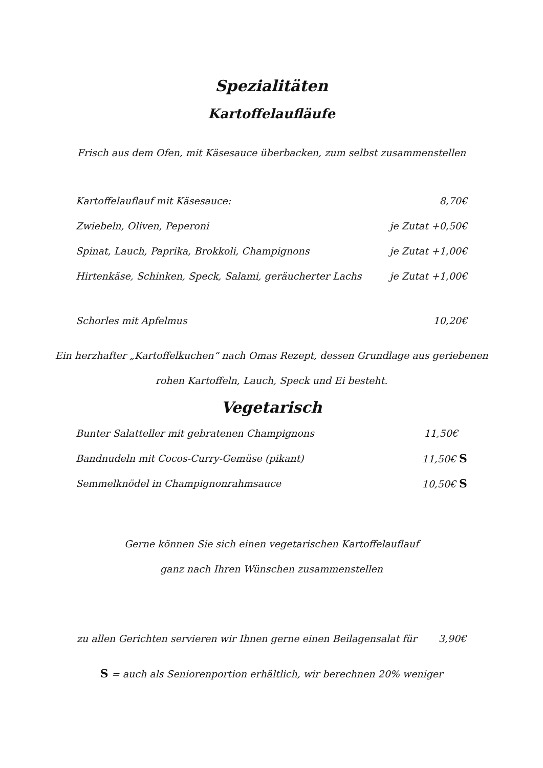Spezialitäten
Kartoffelaufläufe
Frisch aus dem Ofen, mit Käsesauce überbacken, zum selbst zusammenstellen
Kartoffelauflauf mit Käsesauce: 8,70€
Zwiebeln, Oliven, Peperoni je Zutat +0,50€
Spinat, Lauch, Paprika, Brokkoli, Champignons je Zutat +1,00€
Hirtenkäse, Schinken, Speck, Salami, geräucherter Lachs je Zutat +1,00€
Schorles mit Apfelmus 10,20€
Ein herzhafter „Kartoffelkuchen“ nach Omas Rezept, dessen Grundlage aus geriebenen
rohen Kartoffeln, Lauch, Speck und Ei besteht.
Vegetarisch
Bunter Salatteller mit gebratenen Champignons 11,50€
Bandnudeln mit Cocos-Curry-Gemüse (pikant) 11,50€ S
Semmelknödel in Champignonrahmsauce 10,50€ S
Gerne können Sie sich einen vegetarischen Kartoffelauflauf
ganz nach Ihren Wünschen zusammenstellen
zu allen Gerichten servieren wir Ihnen gerne einen Beilagensalat für 3,90€
S = auch als Seniorenportion erhältlich, wir berechnen 20% weniger